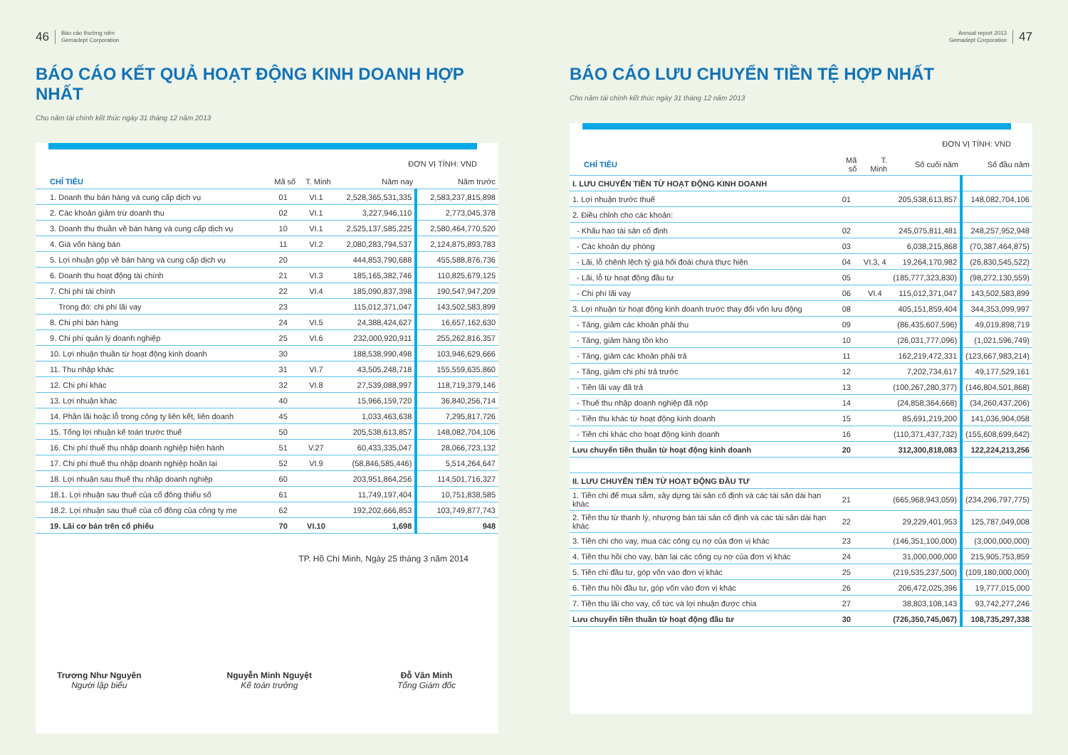46 Báo cáo thường niên
Gemadept Corporation
BÁO CÁO KẾT QUẢ HOẠT ĐỘNG KINH DOANH HỢP NHẤT
Cho năm tài chính kết thúc ngày 31 tháng 12 năm 2013
ĐƠN VỊ TÍNH: VND
| CHỈ TIÊU | Mã số | T. Minh | Năm nay | Năm trước |
| --- | --- | --- | --- | --- |
| 1. Doanh thu bán hàng và cung cấp dịch vụ | 01 | VI.1 | 2,528,365,531,335 | 2,583,237,815,898 |
| 2. Các khoản giảm trừ doanh thu | 02 | VI.1 | 3,227,946,110 | 2,773,045,378 |
| 3. Doanh thu thuần về bán hàng và cung cấp dịch vụ | 10 | VI.1 | 2,525,137,585,225 | 2,580,464,770,520 |
| 4. Giá vốn hàng bán | 11 | VI.2 | 2,080,283,794,537 | 2,124,875,893,783 |
| 5. Lợi nhuận gộp về bán hàng và cung cấp dịch vụ | 20 | | 444,853,790,688 | 455,588,876,736 |
| 6. Doanh thu hoạt động tài chính | 21 | VI.3 | 185,165,382,746 | 110,825,679,125 |
| 7. Chi phí tài chính | 22 | VI.4 | 185,090,837,398 | 190,547,947,209 |
| Trong đó: chi phí lãi vay | 23 | | 115,012,371,047 | 143,502,583,899 |
| 8. Chi phí bán hàng | 24 | VI.5 | 24,388,424,627 | 16,657,162,630 |
| 9. Chi phí quản lý doanh nghiệp | 25 | VI.6 | 232,000,920,911 | 255,262,816,357 |
| 10. Lợi nhuận thuần từ hoạt động kinh doanh | 30 | | 188,538,990,498 | 103,946,629,666 |
| 11. Thu nhập khác | 31 | VI.7 | 43,505,248,718 | 155,559,635,860 |
| 12. Chi phí khác | 32 | VI.8 | 27,539,088,997 | 118,719,379,146 |
| 13. Lợi nhuận khác | 40 | | 15,966,159,720 | 36,840,256,714 |
| 14. Phần lãi hoặc lỗ trong công ty liên kết, liên doanh | 45 | | 1,033,463,638 | 7,295,817,726 |
| 15. Tổng lợi nhuận kế toán trước thuế | 50 | | 205,538,613,857 | 148,082,704,106 |
| 16. Chi phí thuế thu nhập doanh nghiệp hiện hành | 51 | V.27 | 60,433,335,047 | 28,066,723,132 |
| 17. Chi phí thuế thu nhập doanh nghiệp hoãn lại | 52 | VI.9 | (58,846,585,446) | 5,514,264,647 |
| 18. Lợi nhuận sau thuế thu nhập doanh nghiệp | 60 | | 203,951,864,256 | 114,501,716,327 |
| 18.1. Lợi nhuận sau thuế của cổ đông thiểu số | 61 | | 11,749,197,404 | 10,751,838,585 |
| 18.2. Lợi nhuận sau thuế của cổ đông của công ty mẹ | 62 | | 192,202,666,853 | 103,749,877,743 |
| 19. Lãi cơ bản trên cổ phiếu | 70 | VI.10 | 1,698 | 948 |
TP. Hồ Chí Minh, Ngày 25 tháng 3 năm 2014
Trương Như Nguyên
Người lập biểu
Nguyễn Minh Nguyệt
Kế toán trưởng
Đỗ Văn Minh
Tổng Giám đốc
Annual report 2013
Gemadept Corporation 47
BÁO CÁO LƯU CHUYỂN TIỀN TỆ HỢP NHẤT
Cho năm tài chính kết thúc ngày 31 tháng 12 năm 2013
ĐƠN VỊ TÍNH: VND
| CHỈ TIÊU | Mã số | T. Minh | Số cuối năm | Số đầu năm |
| --- | --- | --- | --- | --- |
| I. LƯU CHUYỂN TIỀN TỪ HOẠT ĐỘNG KINH DOANH | | | | |
| 1. Lợi nhuận trước thuế | 01 | | 205,538,613,857 | 148,082,704,106 |
| 2. Điều chỉnh cho các khoản: | | | | |
| - Khấu hao tài sản cố định | 02 | | 245,075,811,481 | 248,257,952,948 |
| - Các khoản dự phòng | 03 | | 6,038,215,868 | (70,387,464,875) |
| - Lãi, lỗ chênh lệch tỷ giá hối đoái chưa thực hiện | 04 | VI.3, 4 | 19,264,170,982 | (26,830,545,522) |
| - Lãi, lỗ từ hoạt động đầu tư | 05 | | (185,777,323,830) | (98,272,130,559) |
| - Chi phí lãi vay | 06 | VI.4 | 115,012,371,047 | 143,502,583,899 |
| 3. Lợi nhuận từ hoạt động kinh doanh trước thay đổi vốn lưu động | 08 | | 405,151,859,404 | 344,353,099,997 |
| - Tăng, giảm các khoản phải thu | 09 | | (86,435,607,596) | 49,019,898,719 |
| - Tăng, giảm hàng tồn kho | 10 | | (26,031,777,096) | (1,021,596,749) |
| - Tăng, giảm các khoản phải trả | 11 | | 162,219,472,331 | (123,667,983,214) |
| - Tăng, giảm chi phí trả trước | 12 | | 7,202,734,617 | 49,177,529,161 |
| - Tiền lãi vay đã trả | 13 | | (100,267,280,377) | (146,804,501,868) |
| - Thuế thu nhập doanh nghiệp đã nộp | 14 | | (24,858,364,668) | (34,260,437,206) |
| - Tiền thu khác từ hoạt động kinh doanh | 15 | | 85,691,219,200 | 141,036,904,058 |
| - Tiền chi khác cho hoạt động kinh doanh | 16 | | (110,371,437,732) | (155,608,699,642) |
| Lưu chuyển tiền thuần từ hoạt động kinh doanh | 20 | | 312,300,818,083 | 122,224,213,256 |
| II. LƯU CHUYỂN TIỀN TỪ HOẠT ĐỘNG ĐẦU TƯ | | | | |
| 1. Tiền chi để mua sắm, xây dựng tài sản cố định và các tài sản dài hạn khác | 21 | | (665,968,943,059) | (234,296,797,775) |
| 2. Tiền thu từ thanh lý, nhượng bán tài sản cố định và các tài sản dài hạn khác | 22 | | 29,229,401,953 | 125,787,049,008 |
| 3. Tiền chi cho vay, mua các công cụ nợ của đơn vị khác | 23 | | (146,351,100,000) | (3,000,000,000) |
| 4. Tiền thu hồi cho vay, bán lại các công cụ nợ của đơn vị khác | 24 | | 31,000,000,000 | 215,905,753,859 |
| 5. Tiền chi đầu tư, góp vốn vào đơn vị khác | 25 | | (219,535,237,500) | (109,180,000,000) |
| 6. Tiền thu hồi đầu tư, góp vốn vào đơn vị khác | 26 | | 206,472,025,396 | 19,777,015,000 |
| 7. Tiền thu lãi cho vay, cổ tức và lợi nhuận được chia | 27 | | 38,803,108,143 | 93,742,277,246 |
| Lưu chuyển tiền thuần từ hoạt động đầu tư | 30 | | (726,350,745,067) | 108,735,297,338 |